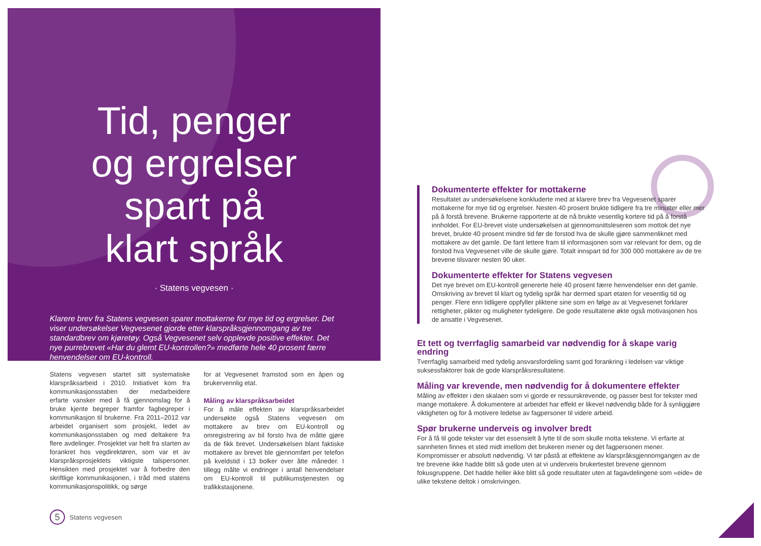Tid, penger
og ergrelser
spart på
klart språk
· Statens vegvesen ·
Klarere brev fra Statens vegvesen sparer mottakerne for mye tid og ergrelser. Det viser undersøkelser Vegvesenet gjorde etter klarspråksgjennomgang av tre standardbrev om kjøretøy. Også Vegvesenet selv opplevde positive effekter. Det nye purrebrevet «Har du glemt EU-kontrollen?» medførte hele 40 prosent færre henvendelser om EU-kontroll.
Statens vegvesen startet sitt systematiske klarspråksarbeid i 2010. Initiativet kom fra kommunikasjonsstaben der medarbeidere erfarte vansker med å få gjennomslag for å bruke kjente begreper framfor fagbegreper i kommunikasjon til brukerne. Fra 2011–2012 var arbeidet organisert som prosjekt, ledet av kommunikasjonsstaben og med deltakere fra flere avdelinger. Prosjektet var helt fra starten av forankret hos vegdirektøren, som var et av klarspråksprosjektets viktigste talspersoner. Hensikten med prosjektet var å forbedre den skriftlige kommunikasjonen, i tråd med statens kommunikasjonspolitikk, og sørge
for at Vegvesenet framstod som en åpen og brukervennlig etat.
Måling av klarspråksarbeidet
For å måle effekten av klarspråksarbeidet undersøkte også Statens vegvesen om mottakere av brev om EU-kontroll og omregistrering av bil forsto hva de måtte gjøre da de fikk brevet. Undersøkelsen blant faktiske mottakere av brevet ble gjennomført per telefon på kveldstid i 13 bolker over åtte måneder. I tillegg målte vi endringer i antall henvendelser om EU-kontroll til publikumstjenesten og trafikkstasjonene.
5 Statens vegvesen
Dokumenterte effekter for mottakerne
Resultatet av undersøkelsene konkluderte med at klarere brev fra Vegvesenet sparer mottakerne for mye tid og ergrelser. Nesten 40 prosent brukte tidligere fra tre minutter eller mer på å forstå brevene. Brukerne rapporterte at de nå brukte vesentlig kortere tid på å forstå innholdet. For EU-brevet viste undersøkelsen at gjennomsnittsleseren som mottok det nye brevet, brukte 40 prosent mindre tid før de forstod hva de skulle gjøre sammenliknet med mottakere av det gamle. De fant lettere fram til informasjonen som var relevant for dem, og de forstod hva Vegvesenet ville de skulle gjøre. Totalt innspart tid for 300 000 mottakere av de tre brevene tilsvarer nesten 90 uker.
Dokumenterte effekter for Statens vegvesen
Det nye brevet om EU-kontroll genererte hele 40 prosent færre henvendelser enn det gamle. Omskriving av brevet til klart og tydelig språk har dermed spart etaten for vesentlig tid og penger. Flere enn tidligere oppfyller pliktene sine som en følge av at Vegvesenet forklarer rettigheter, plikter og muligheter tydeligere. De gode resultatene økte også motivasjonen hos de ansatte i Vegvesenet.
Et tett og tverrfaglig samarbeid var nødvendig for å skape varig endring
Tverrfaglig samarbeid med tydelig ansvarsfordeling samt god forankring i ledelsen var viktige suksessfaktorer bak de gode klarspråksresultatene.
Måling var krevende, men nødvendig for å dokumentere effekter
Måling av effekter i den skalaen som vi gjorde er ressurskrevende, og passer best for tekster med mange mottakere. Å dokumentere at arbeidet har effekt er likevel nødvendig både for å synliggjøre viktigheten og for å motivere ledelse av fagpersoner til videre arbeid.
Spør brukerne underveis og involver bredt
For å få til gode tekster var det essensielt å lytte til de som skulle motta tekstene. Vi erfarte at sannheten finnes et sted midt imellom det brukeren mener og det fagpersonen mener. Kompromisser er absolutt nødvendig. Vi tør påstå at effektene av klarspråksgjennomgangen av de tre brevene ikke hadde blitt så gode uten at vi underveis brukertestet brevene gjennom fokusgruppene. Det hadde heller ikke blitt så gode resultater uten at fagavdelingene som «eide» de ulike tekstene deltok i omskrivingen.